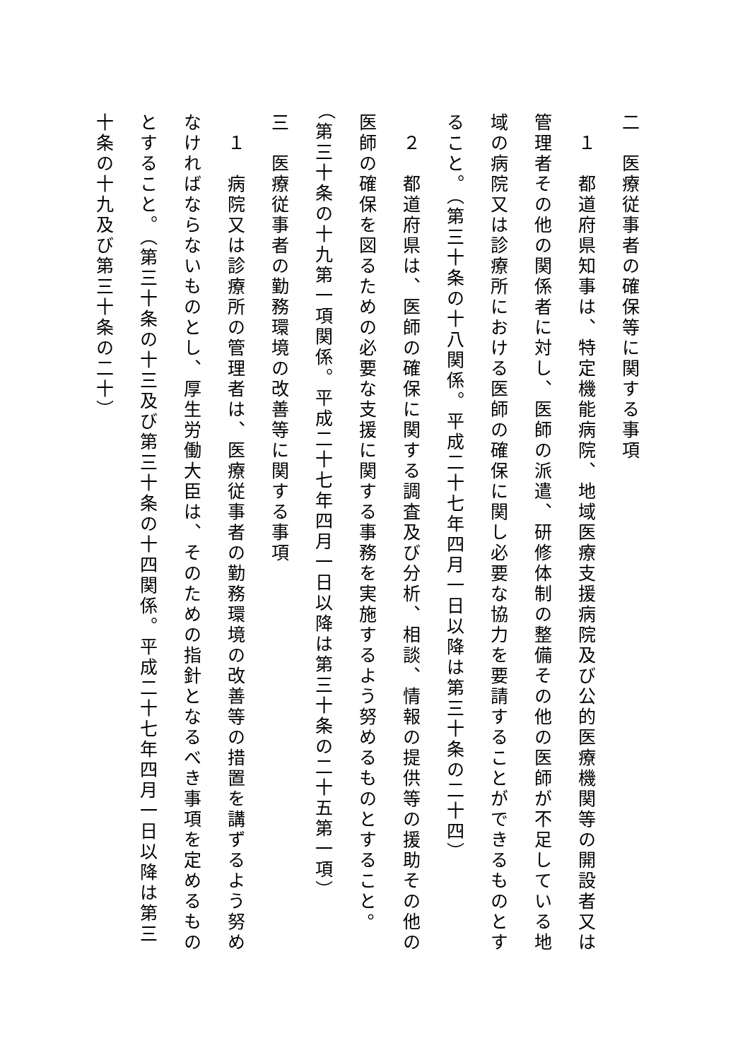二　医療従事者の確保等に関する事項
　１　都道府県知事は、特定機能病院、地域医療支援病院及び公的医療機関等の開設者又は管理者その他の関係者に対し、医師の派遣、研修体制の整備その他の医師が不足している地域の病院又は診療所における医師の確保に関し必要な協力を要請することができるものとすること。（第三十条の十八関係。平成二十七年四月一日以降は第三十条の二十四）
　２　都道府県は、医師の確保に関する調査及び分析、相談、情報の提供等の援助その他の医師の確保を図るための必要な支援に関する事務を実施するよう努めるものとすること。（第三十条の十九第一項関係。平成二十七年四月一日以降は第三十条の二十五第一項）
三　医療従事者の勤務環境の改善等に関する事項
　１　病院又は診療所の管理者は、医療従事者の勤務環境の改善等の措置を講ずるよう努めなければならないものとし、厚生労働大臣は、そのための指針となるべき事項を定めるものとすること。（第三十条の十三及び第三十条の十四関係。平成二十七年四月一日以降は第三十条の十九及び第三十条の二十）